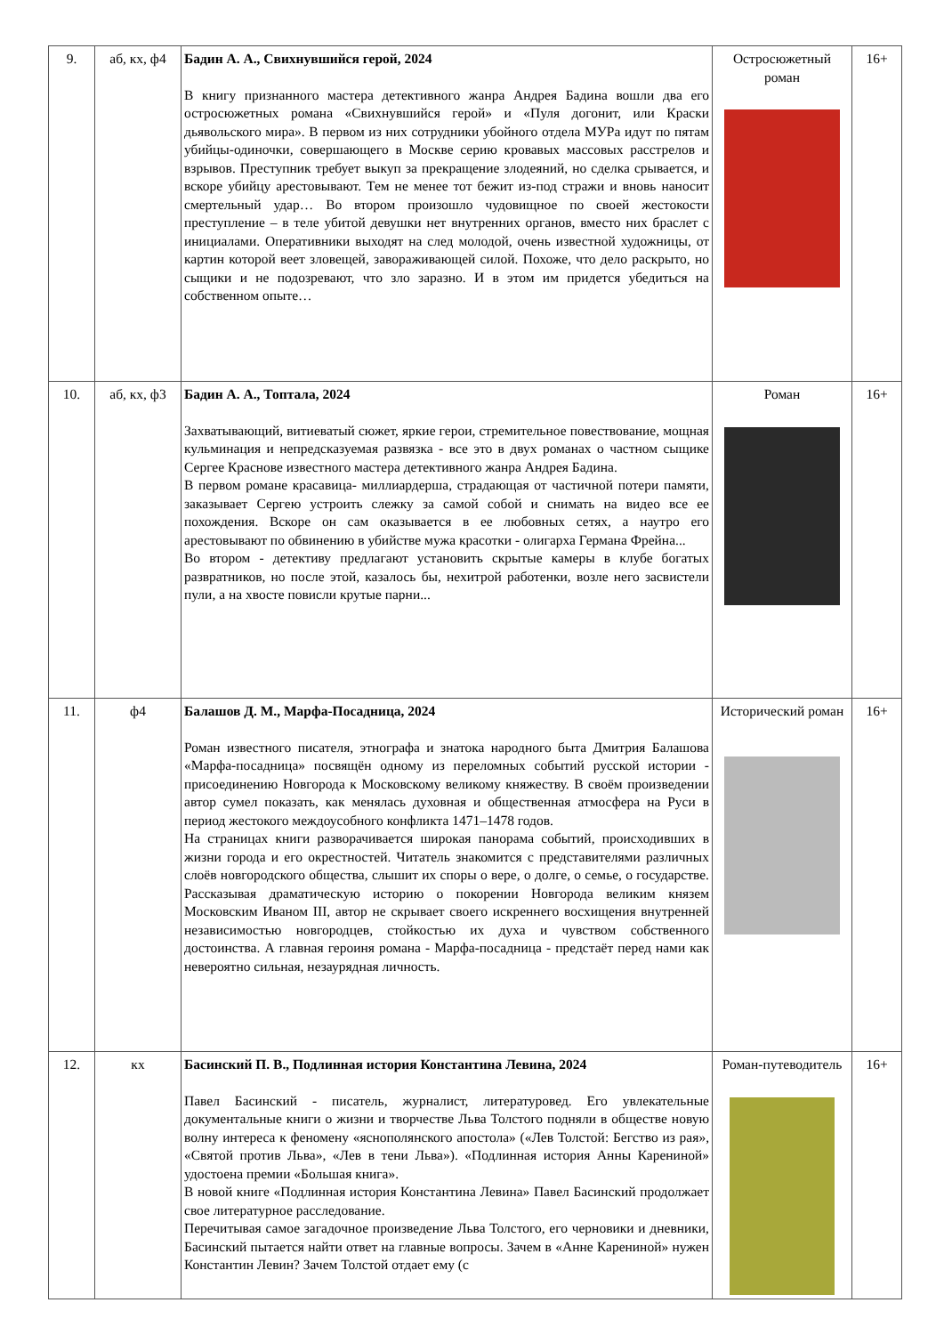| 9. | аб, кх, ф4 | Бадин А. А., Свихнувшийся герой, 2024 В книгу признанного мастера детективного жанра Андрея Бадина вошли два его остросюжетных романа «Свихнувшийся герой» и «Пуля догонит, или Краски дьявольского мира». В первом из них сотрудники убойного отдела МУРа идут по пятам убийцы-одиночки, совершающего в Москве серию кровавых массовых расстрелов и взрывов. Преступник требует выкуп за прекращение злодеяний, но сделка срывается, и вскоре убийцу арестовывают. Тем не менее тот бежит из-под стражи и вновь наносит смертельный удар… Во втором произошло чудовищное по своей жестокости преступление – в теле убитой девушки нет внутренних органов, вместо них браслет с инициалами. Оперативники выходят на след молодой, очень известной художницы, от картин которой веет зловещей, завораживающей силой. Похоже, что дело раскрыто, но сыщики и не подозревают, что зло заразно. И в этом им придется убедиться на собственном опыте… | Остросюжетный роман | 16+ |
| 10. | аб, кх, ф3 | Бадин А. А., Топтала, 2024 Захватывающий, витиеватый сюжет, яркие герои, стремительное повествование, мощная кульминация и непредсказуемая развязка - все это в двух романах о частном сыщике Сергее Краснове известного мастера детективного жанра Андрея Бадина. В первом романе красавица- миллиардерша, страдающая от частичной потери памяти, заказывает Сергею устроить слежку за самой собой и снимать на видео все ее похождения. Вскоре он сам оказывается в ее любовных сетях, а наутро его арестовывают по обвинению в убийстве мужа красотки - олигарха Германа Фрейна... Во втором - детективу предлагают установить скрытые камеры в клубе богатых развратников, но после этой, казалось бы, нехитрой работенки, возле него засвистели пули, а на хвосте повисли крутые парни... | Роман | 16+ |
| 11. | ф4 | Балашов Д. М., Марфа-Посадница, 2024 Роман известного писателя, этнографа и знатока народного быта Дмитрия Балашова «Марфа-посадница» посвящён одному из переломных событий русской истории - присоединению Новгорода к Московскому великому княжеству. В своём произведении автор сумел показать, как менялась духовная и общественная атмосфера на Руси в период жестокого междоусобного конфликта 1471–1478 годов. На страницах книги разворачивается широкая панорама событий, происходивших в жизни города и его окрестностей. Читатель знакомится с представителями различных слоёв новгородского общества, слышит их споры о вере, о долге, о семье, о государстве. Рассказывая драматическую историю о покорении Новгорода великим князем Московским Иваном III, автор не скрывает своего искреннего восхищения внутренней независимостью новгородцев, стойкостью их духа и чувством собственного достоинства. А главная героиня романа - Марфа-посадница - предстаёт перед нами как невероятно сильная, незаурядная личность. | Исторический роман | 16+ |
| 12. | кх | Басинский П. В., Подлинная история Константина Левина, 2024 Павел Басинский - писатель, журналист, литературовед. Его увлекательные документальные книги о жизни и творчестве Льва Толстого подняли в обществе новую волну интереса к феномену «яснополянского апостола» («Лев Толстой: Бегство из рая», «Святой против Льва», «Лев в тени Льва»). «Подлинная история Анны Карениной» удостоена премии «Большая книга». В новой книге «Подлинная история Константина Левина» Павел Басинский продолжает свое литературное расследование. Перечитывая самое загадочное произведение Льва Толстого, его черновики и дневники, Басинский пытается найти ответ на главные вопросы. Зачем в «Анне Карениной» нужен Константин Левин? Зачем Толстой отдает ему (с | Роман-путеводитель | 16+ |